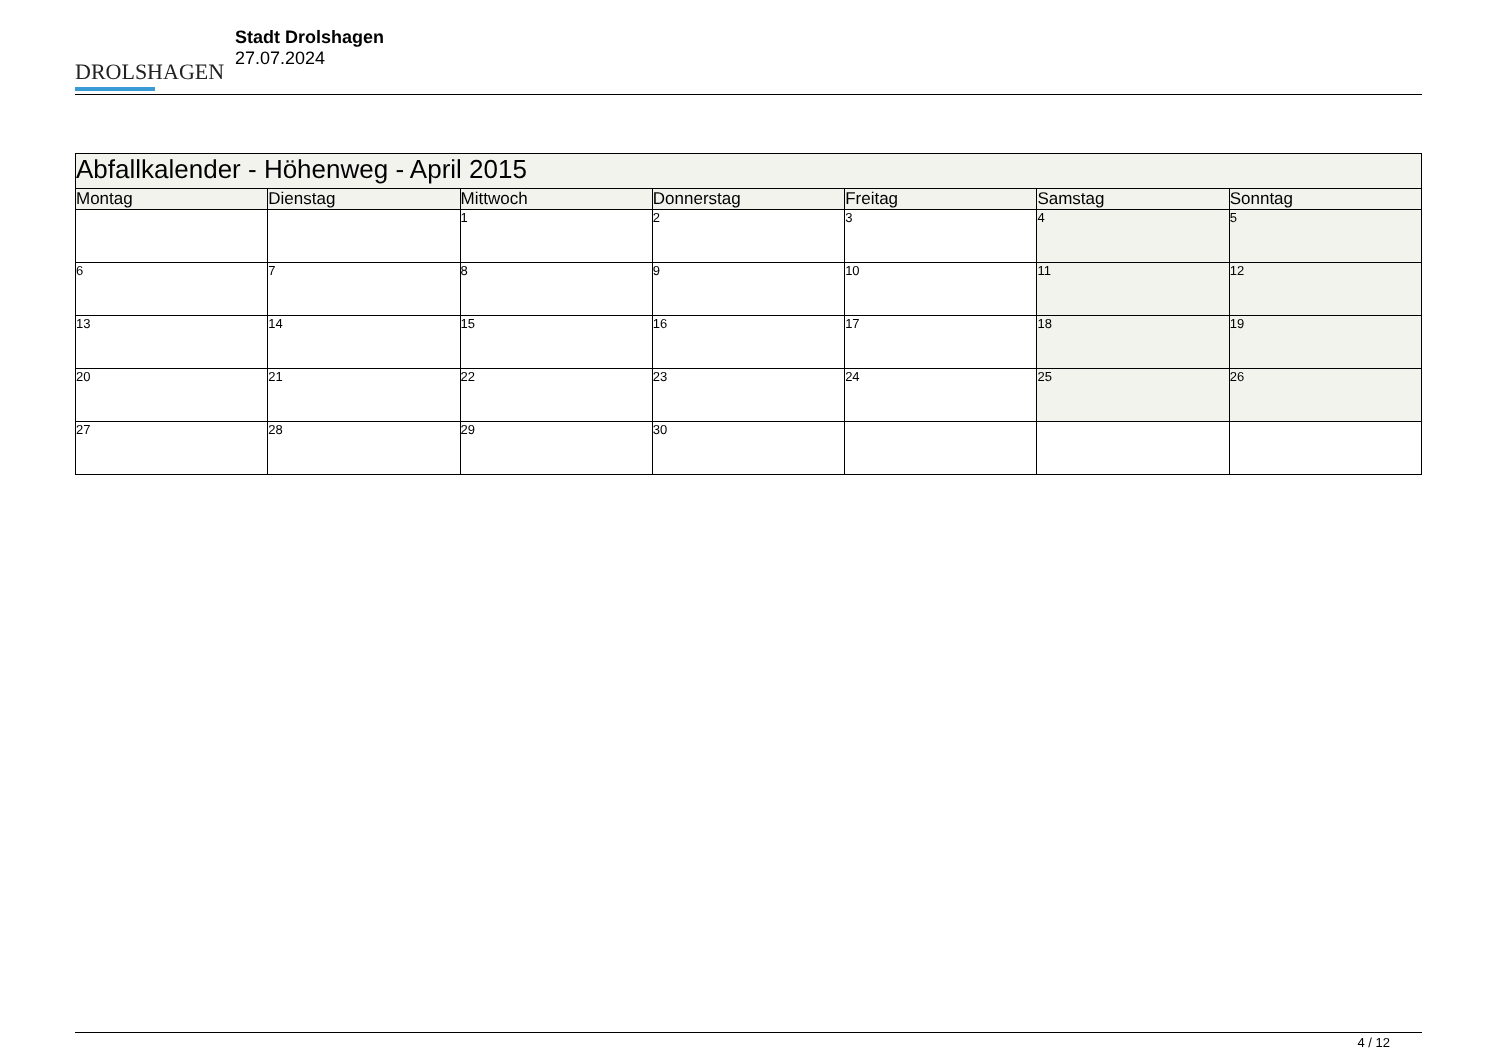DROLSHAGEN
Stadt Drolshagen
27.07.2024
| Abfallkalender - Höhenweg - April 2015 | | | | | | |
| --- | --- | --- | --- | --- | --- | --- |
| Montag | Dienstag | Mittwoch | Donnerstag | Freitag | Samstag | Sonntag |
| | | 1 | 2 | 3 | 4 | 5 |
| 6 | 7 | 8 | 9 | 10 | 11 | 12 |
| 13 | 14 | 15 | 16 | 17 | 18 | 19 |
| 20 | 21 | 22 | 23 | 24 | 25 | 26 |
| 27 | 28 | 29 | 30 | | | |
4 / 12